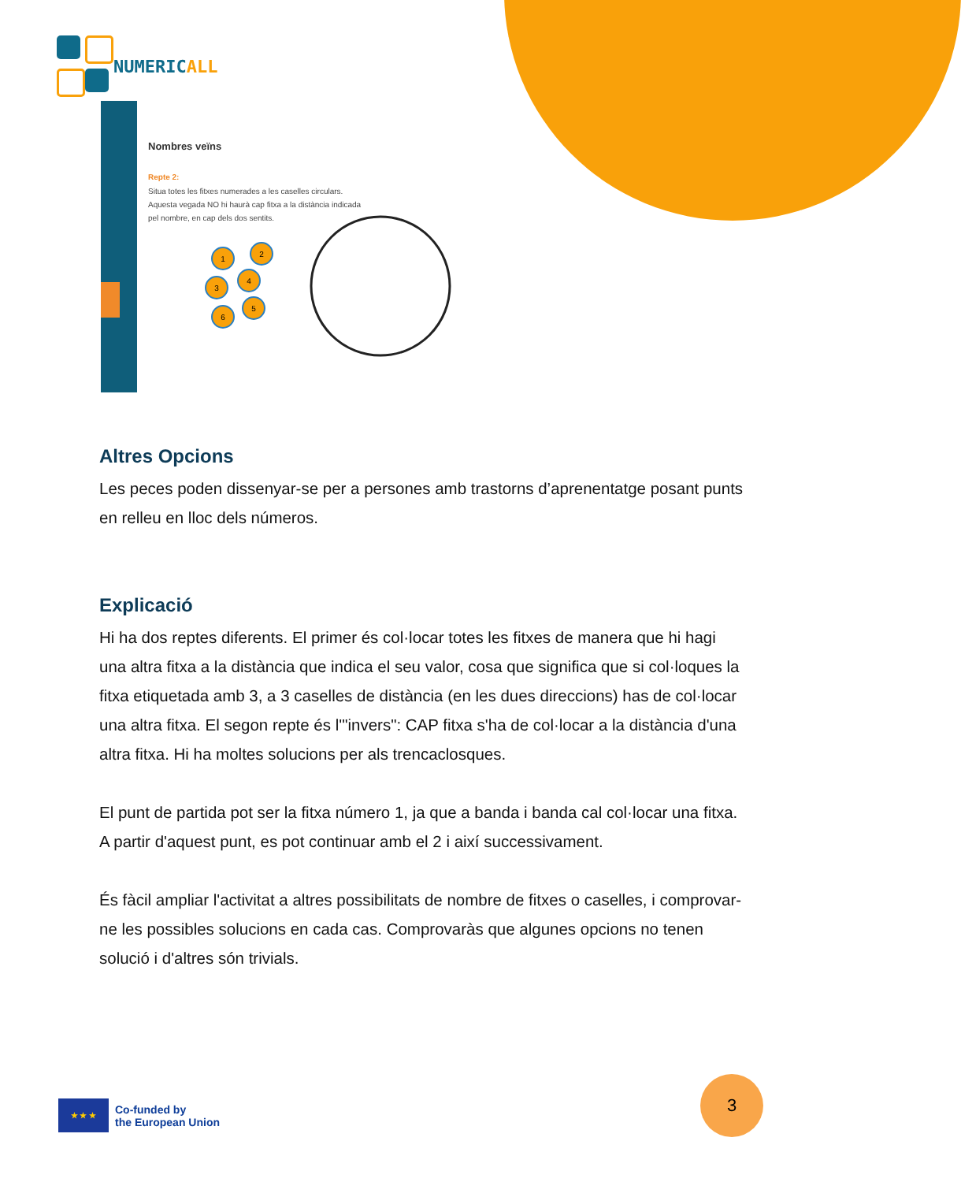NUMERICALL
Nombres veïns
Repte 2:
Situa totes les fitxes numerades a les caselles circulars.
Aquesta vegada NO hi haurà cap fitxa a la distància indicada
pel nombre, en cap dels dos sentits.
1
2
3
4
6
5
Altres Opcions
Les peces poden dissenyar-se per a persones amb trastorns d’aprenentatge posant punts en relleu en lloc dels números.
Explicació
Hi ha dos reptes diferents. El primer és col·locar totes les fitxes de manera que hi hagi una altra fitxa a la distància que indica el seu valor, cosa que significa que si col·loques la fitxa etiquetada amb 3, a 3 caselles de distància (en les dues direccions) has de col·locar una altra fitxa. El segon repte és l'"invers": CAP fitxa s'ha de col·locar a la distància d'una altra fitxa. Hi ha moltes solucions per als trencaclosques.
El punt de partida pot ser la fitxa número 1, ja que a banda i banda cal col·locar una fitxa. A partir d'aquest punt, es pot continuar amb el 2 i així successivament.
És fàcil ampliar l'activitat a altres possibilitats de nombre de fitxes o caselles, i comprovar-ne les possibles solucions en cada cas. Comprovaràs que algunes opcions no tenen solució i d'altres són trivials.
★ ★ ★
Co-funded by
the European Union
3